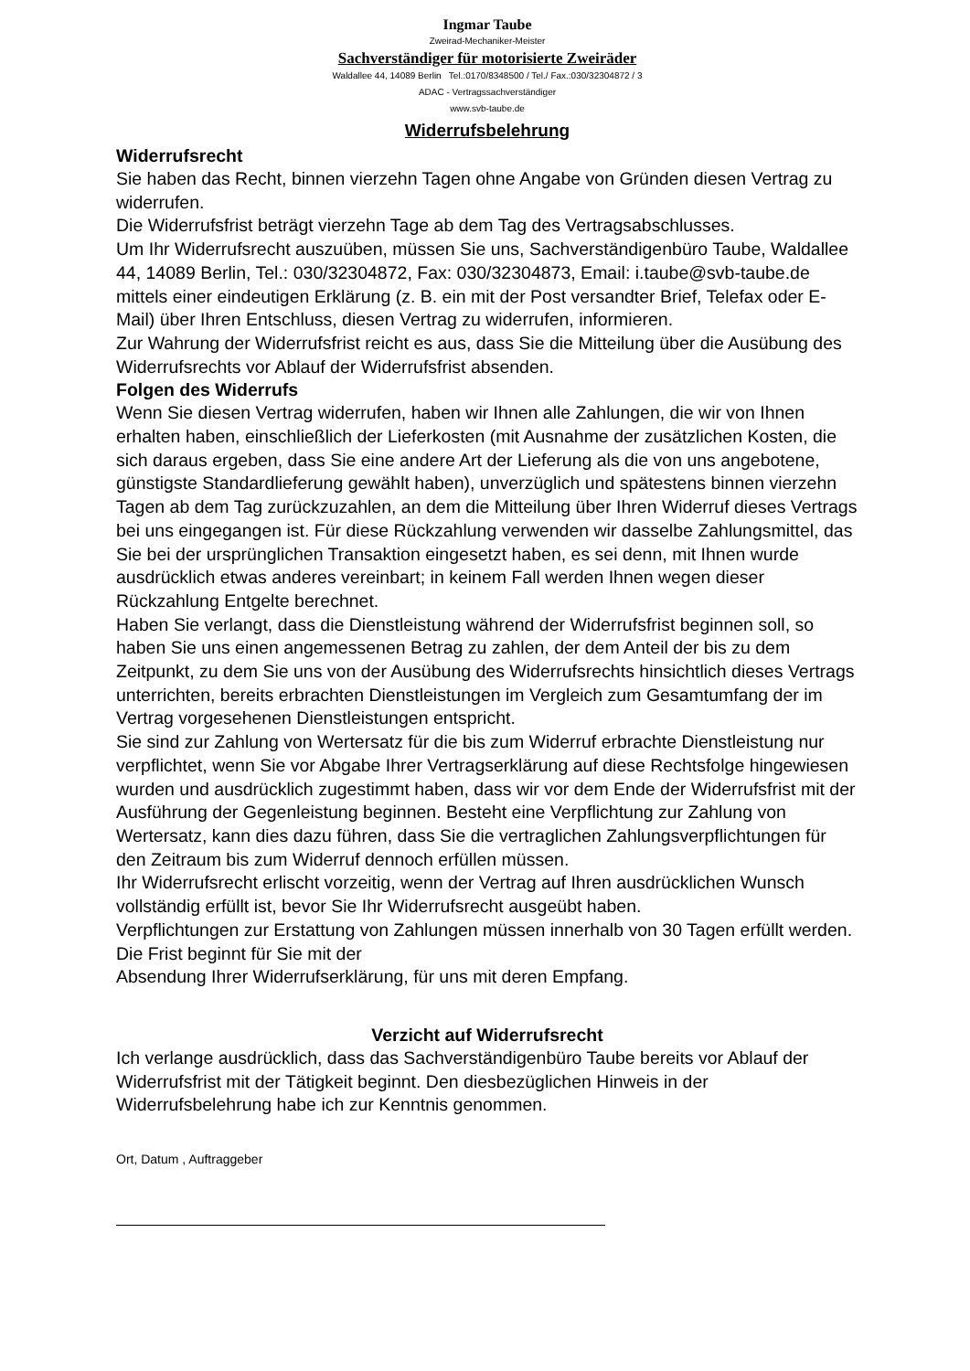Ingmar Taube
Zweirad-Mechaniker-Meister
Sachverständiger für motorisierte Zweiräder
Waldallee 44, 14089 Berlin Tel.:0170/8348500 / Tel./ Fax.:030/32304872 / 3
ADAC - Vertragssachverständiger
www.svb-taube.de
Widerrufsbelehrung
Widerrufsrecht
Sie haben das Recht, binnen vierzehn Tagen ohne Angabe von Gründen diesen Vertrag zu widerrufen.
Die Widerrufsfrist beträgt vierzehn Tage ab dem Tag des Vertragsabschlusses.
Um Ihr Widerrufsrecht auszuüben, müssen Sie uns, Sachverständigenbüro Taube, Waldallee 44, 14089 Berlin, Tel.: 030/32304872, Fax: 030/32304873, Email: i.taube@svb-taube.de mittels einer eindeutigen Erklärung (z. B. ein mit der Post versandter Brief, Telefax oder E-Mail) über Ihren Entschluss, diesen Vertrag zu widerrufen, informieren.
Zur Wahrung der Widerrufsfrist reicht es aus, dass Sie die Mitteilung über die Ausübung des Widerrufsrechts vor Ablauf der Widerrufsfrist absenden.
Folgen des Widerrufs
Wenn Sie diesen Vertrag widerrufen, haben wir Ihnen alle Zahlungen, die wir von Ihnen erhalten haben, einschließlich der Lieferkosten (mit Ausnahme der zusätzlichen Kosten, die sich daraus ergeben, dass Sie eine andere Art der Lieferung als die von uns angebotene, günstigste Standardlieferung gewählt haben), unverzüglich und spätestens binnen vierzehn Tagen ab dem Tag zurückzuzahlen, an dem die Mitteilung über Ihren Widerruf dieses Vertrags bei uns eingegangen ist. Für diese Rückzahlung verwenden wir dasselbe Zahlungsmittel, das Sie bei der ursprünglichen Transaktion eingesetzt haben, es sei denn, mit Ihnen wurde ausdrücklich etwas anderes vereinbart; in keinem Fall werden Ihnen wegen dieser Rückzahlung Entgelte berechnet.
Haben Sie verlangt, dass die Dienstleistung während der Widerrufsfrist beginnen soll, so haben Sie uns einen angemessenen Betrag zu zahlen, der dem Anteil der bis zu dem Zeitpunkt, zu dem Sie uns von der Ausübung des Widerrufsrechts hinsichtlich dieses Vertrags unterrichten, bereits erbrachten Dienstleistungen im Vergleich zum Gesamtumfang der im Vertrag vorgesehenen Dienstleistungen entspricht.
Sie sind zur Zahlung von Wertersatz für die bis zum Widerruf erbrachte Dienstleistung nur verpflichtet, wenn Sie vor Abgabe Ihrer Vertragserklärung auf diese Rechtsfolge hingewiesen wurden und ausdrücklich zugestimmt haben, dass wir vor dem Ende der Widerrufsfrist mit der Ausführung der Gegenleistung beginnen. Besteht eine Verpflichtung zur Zahlung von Wertersatz, kann dies dazu führen, dass Sie die vertraglichen Zahlungsverpflichtungen für den Zeitraum bis zum Widerruf dennoch erfüllen müssen.
Ihr Widerrufsrecht erlischt vorzeitig, wenn der Vertrag auf Ihren ausdrücklichen Wunsch vollständig erfüllt ist, bevor Sie Ihr Widerrufsrecht ausgeübt haben.
Verpflichtungen zur Erstattung von Zahlungen müssen innerhalb von 30 Tagen erfüllt werden. Die Frist beginnt für Sie mit der
Absendung Ihrer Widerrufserklärung, für uns mit deren Empfang.
Verzicht auf Widerrufsrecht
Ich verlange ausdrücklich, dass das Sachverständigenbüro Taube bereits vor Ablauf der Widerrufsfrist mit der Tätigkeit beginnt. Den diesbezüglichen Hinweis in der Widerrufsbelehrung habe ich zur Kenntnis genommen.
Ort, Datum , Auftraggeber